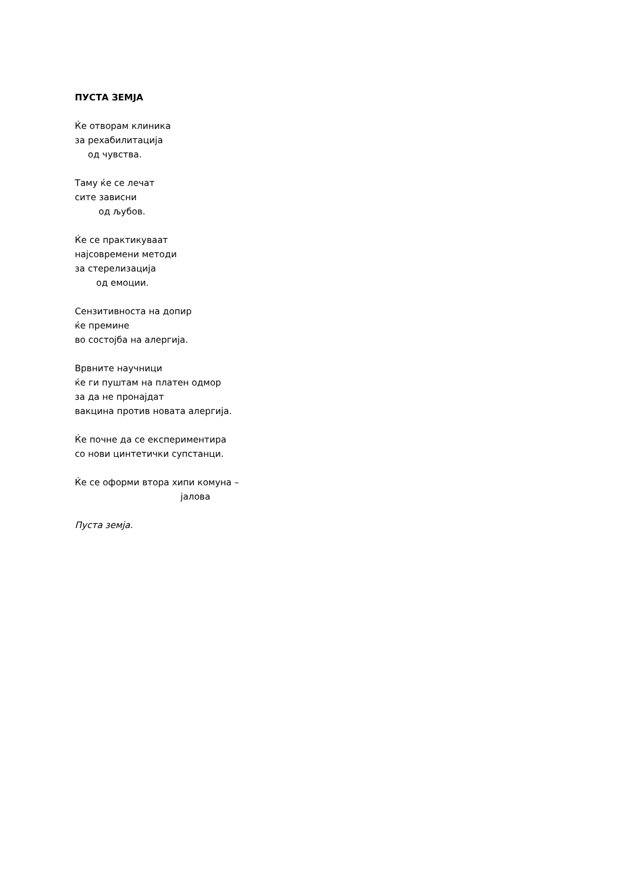ПУСТА ЗЕМЈА
Ќе отворам клиника
за рехабилитација
од чувства.
Таму ќе се лечат
сите зависни
од љубов.
Ќе се практикуваат
најсовремени методи
за стерелизација
од емоции.
Сензитивноста на допир
ќе премине
во состојба на алергија.
Врвните научници
ќе ги пуштам на платен одмор
за да не пронајдат
вакцина против новата алергија.
Ќе почне да се експериментира
со нови цинтетички супстанци.
Ќе се оформи втора хипи комуна –
јалова
Пуста земја.